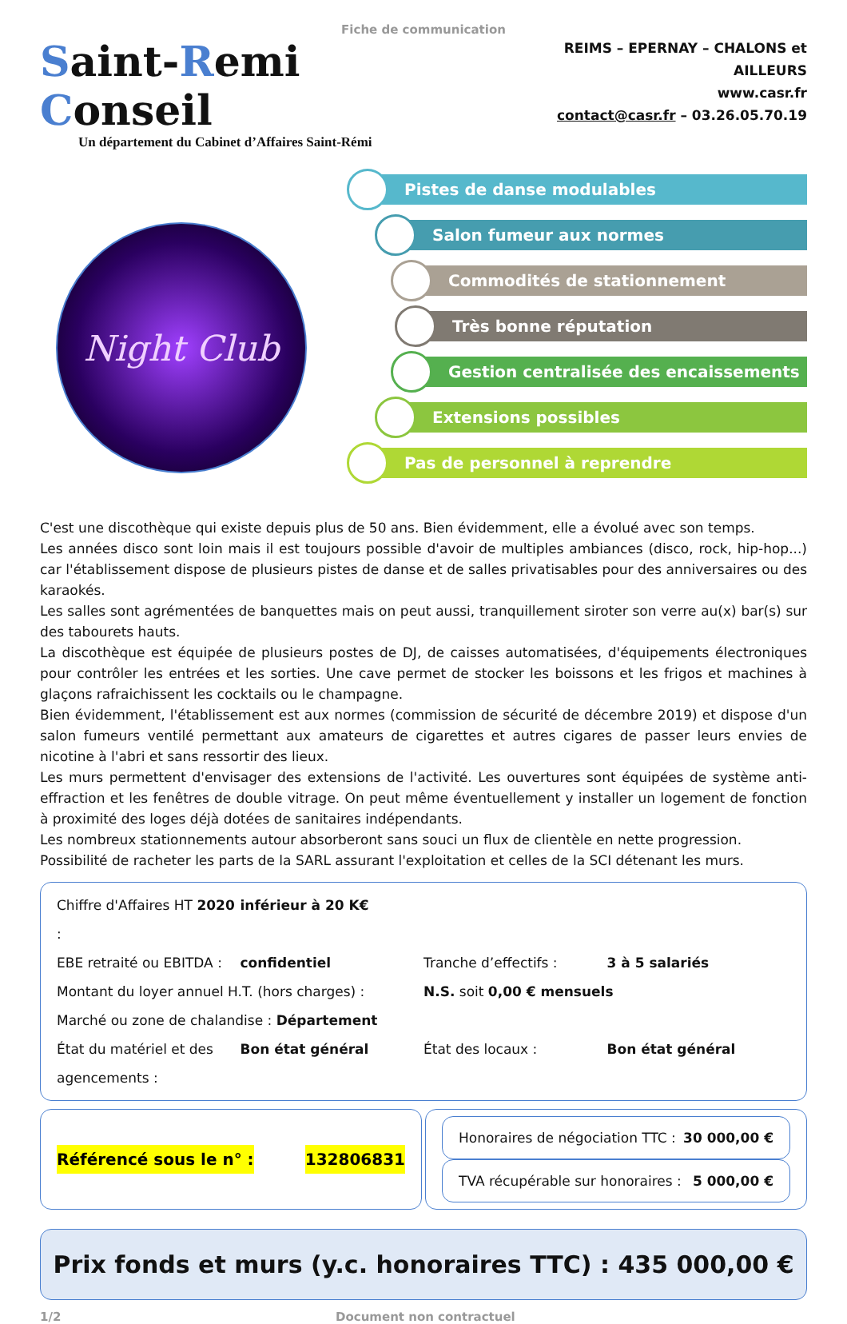Fiche de communication
Saint-Remi Conseil
Un département du Cabinet d’Affaires Saint-Rémi
REIMS – EPERNAY – CHALONS et AILLEURS
www.casr.fr
contact@casr.fr – 03.26.05.70.19
Night Club
Pistes de danse modulables
Salon fumeur aux normes
Commodités de stationnement
Très bonne réputation
Gestion centralisée des encaissements
Extensions possibles
Pas de personnel à reprendre
C'est une discothèque qui existe depuis plus de 50 ans. Bien évidemment, elle a évolué avec son temps.
Les années disco sont loin mais il est toujours possible d'avoir de multiples ambiances (disco, rock, hip-hop...) car l'établissement dispose de plusieurs pistes de danse et de salles privatisables pour des anniversaires ou des karaokés.
Les salles sont agrémentées de banquettes mais on peut aussi, tranquillement siroter son verre au(x) bar(s) sur des tabourets hauts.
La discothèque est équipée de plusieurs postes de DJ, de caisses automatisées, d'équipements électroniques pour contrôler les entrées et les sorties. Une cave permet de stocker les boissons et les frigos et machines à glaçons rafraichissent les cocktails ou le champagne.
Bien évidemment, l'établissement est aux normes (commission de sécurité de décembre 2019) et dispose d'un salon fumeurs ventilé permettant aux amateurs de cigarettes et autres cigares de passer leurs envies de nicotine à l'abri et sans ressortir des lieux.
Les murs permettent d'envisager des extensions de l'activité. Les ouvertures sont équipées de système anti-effraction et les fenêtres de double vitrage. On peut même éventuellement y installer un logement de fonction à proximité des loges déjà dotées de sanitaires indépendants.
Les nombreux stationnements autour absorberont sans souci un flux de clientèle en nette progression.
Possibilité de racheter les parts de la SARL assurant l'exploitation et celles de la SCI détenant les murs.
Chiffre d'Affaires HT 2020 : inférieur à 20 K€
EBE retraité ou EBITDA : confidentiel Tranche d’effectifs : 3 à 5 salariés
Montant du loyer annuel H.T. (hors charges) : N.S. soit 0,00 € mensuels
Marché ou zone de chalandise : Département
État du matériel et des agencements : Bon état général État des locaux : Bon état général
Référencé sous le n° : 132806831
Honoraires de négociation TTC : 30 000,00 €
TVA récupérable sur honoraires : 5 000,00 €
Prix fonds et murs (y.c. honoraires TTC) : 435 000,00 €
1/2 Document non contractuel